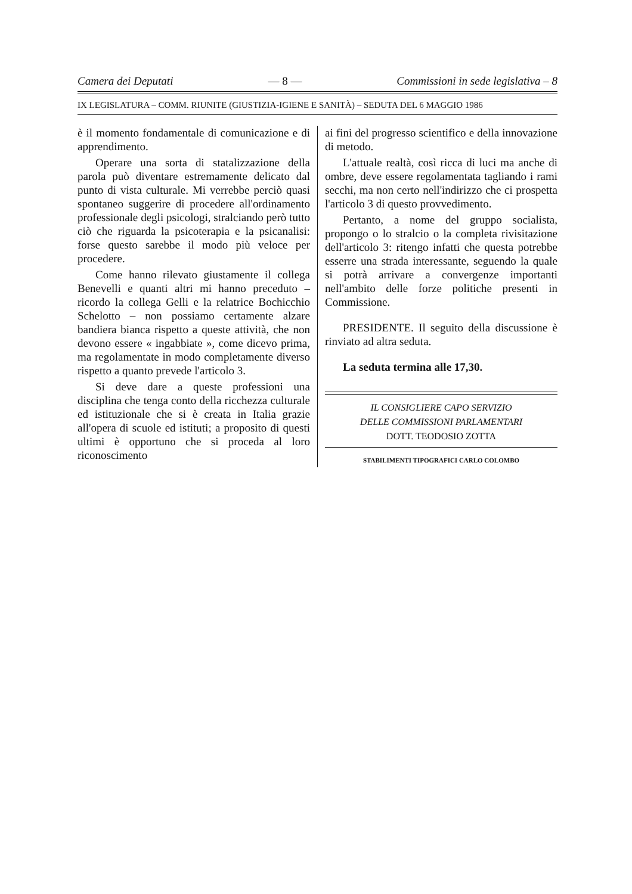Camera dei Deputati — 8 — Commissioni in sede legislativa – 8
IX LEGISLATURA – COMM. RIUNITE (GIUSTIZIA-IGIENE E SANITÀ) – SEDUTA DEL 6 MAGGIO 1986
è il momento fondamentale di comunicazione e di apprendimento.
Operare una sorta di statalizzazione della parola può diventare estremamente delicato dal punto di vista culturale. Mi verrebbe perciò quasi spontaneo suggerire di procedere all'ordinamento professionale degli psicologi, stralciando però tutto ciò che riguarda la psicoterapia e la psicanalisi: forse questo sarebbe il modo più veloce per procedere.
Come hanno rilevato giustamente il collega Benevelli e quanti altri mi hanno preceduto – ricordo la collega Gelli e la relatrice Bochicchio Schelotto – non possiamo certamente alzare bandiera bianca rispetto a queste attività, che non devono essere « ingabbiate », come dicevo prima, ma regolamentate in modo completamente diverso rispetto a quanto prevede l'articolo 3.
Si deve dare a queste professioni una disciplina che tenga conto della ricchezza culturale ed istituzionale che si è creata in Italia grazie all'opera di scuole ed istituti; a proposito di questi ultimi è opportuno che si proceda al loro riconoscimento
ai fini del progresso scientifico e della innovazione di metodo.
L'attuale realtà, così ricca di luci ma anche di ombre, deve essere regolamentata tagliando i rami secchi, ma non certo nell'indirizzo che ci prospetta l'articolo 3 di questo provvedimento.
Pertanto, a nome del gruppo socialista, propongo o lo stralcio o la completa rivisitazione dell'articolo 3: ritengo infatti che questa potrebbe esserre una strada interessante, seguendo la quale si potrà arrivare a convergenze importanti nell'ambito delle forze politiche presenti in Commissione.
PRESIDENTE. Il seguito della discussione è rinviato ad altra seduta.
La seduta termina alle 17,30.
IL CONSIGLIERE CAPO SERVIZIO
DELLE COMMISSIONI PARLAMENTARI
DOTT. TEODOSIO ZOTTA
STABILIMENTI TIPOGRAFICI CARLO COLOMBO